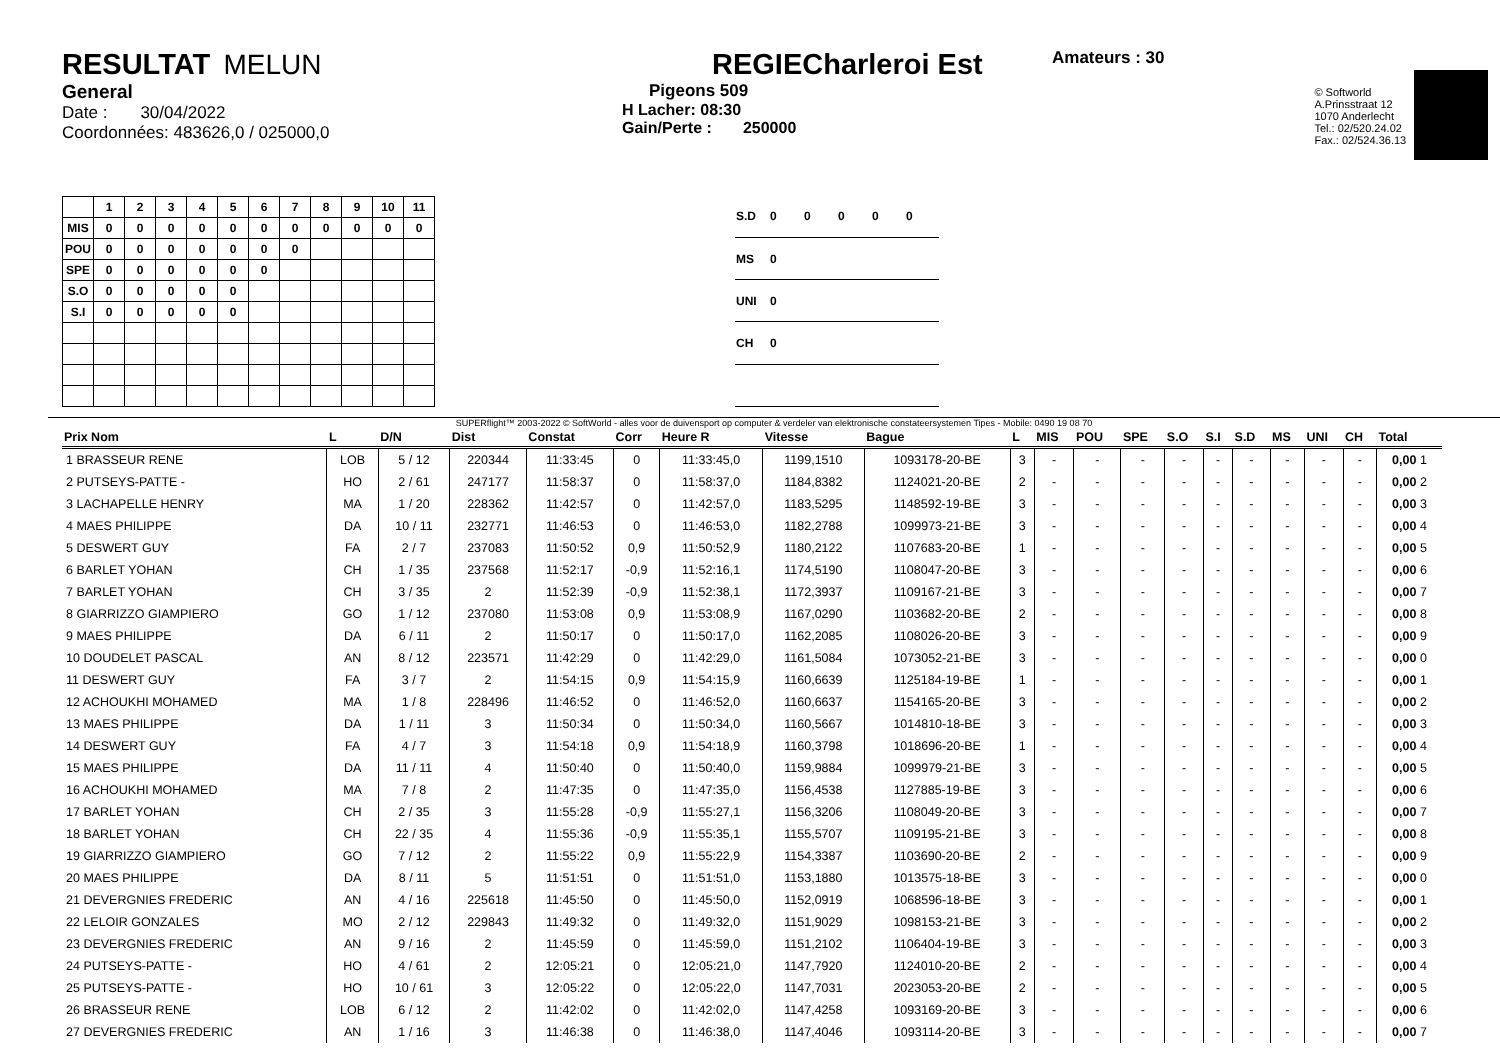RESULTAT MELUN
General
Date : 30/04/2022
Coordonnées: 483626,0 / 025000,0
REGIECharleroi Est
Pigeons 509
H Lacher: 08:30
Gain/Perte : 250000
Amateurs : 30
© Softworld
A.Prinsstraat 12
1070 Anderlecht
Tel.: 02/520.24.02
Fax.: 02/524.36.13
| | 1 | 2 | 3 | 4 | 5 | 6 | 7 | 8 | 9 | 10 | 11 |
| --- | --- | --- | --- | --- | --- | --- | --- | --- | --- | --- | --- |
| MIS | 0 | 0 | 0 | 0 | 0 | 0 | 0 | 0 | 0 | 0 | 0 |
| POU | 0 | 0 | 0 | 0 | 0 | 0 | 0 | | | | |
| SPE | 0 | 0 | 0 | 0 | 0 | 0 | | | | | |
| S.O | 0 | 0 | 0 | 0 | 0 | | | | | | |
| S.I | 0 | 0 | 0 | 0 | 0 | | | | | | |
| S.D | 0 | 0 | 0 | 0 | 0 |
| MS | 0 | | | | |
| UNI | 0 | | | | |
| CH | 0 | | | | |
SUPERflight™ 2003-2022 © SoftWorld - alles voor de duivensport op computer & verdeler van elektronische constateersystemen Tipes - Mobile: 0490 19 08 70
| Prix Nom | L | D/N | Dist | Constat | Corr | Heure R | Vitesse | Bague | L | MIS | POU | SPE | S.O | S.I | S.D | MS | UNI | CH | Total |
| --- | --- | --- | --- | --- | --- | --- | --- | --- | --- | --- | --- | --- | --- | --- | --- | --- | --- | --- | --- |
| 1 BRASSEUR RENE | LOB | 5 / 12 | 220344 | 11:33:45 | 0 | 11:33:45,0 | 1199,1510 | 1093178-20-BE | 3 | - | - | - | - | - | - | - | - | - | 0,00 1 |
| 2 PUTSEYS-PATTE - | HO | 2 / 61 | 247177 | 11:58:37 | 0 | 11:58:37,0 | 1184,8382 | 1124021-20-BE | 2 | - | - | - | - | - | - | - | - | - | 0,00 2 |
| 3 LACHAPELLE HENRY | MA | 1 / 20 | 228362 | 11:42:57 | 0 | 11:42:57,0 | 1183,5295 | 1148592-19-BE | 3 | - | - | - | - | - | - | - | - | - | 0,00 3 |
| 4 MAES PHILIPPE | DA | 10 / 11 | 232771 | 11:46:53 | 0 | 11:46:53,0 | 1182,2788 | 1099973-21-BE | 3 | - | - | - | - | - | - | - | - | - | 0,00 4 |
| 5 DESWERT GUY | FA | 2 / 7 | 237083 | 11:50:52 | 0,9 | 11:50:52,9 | 1180,2122 | 1107683-20-BE | 1 | - | - | - | - | - | - | - | - | - | 0,00 5 |
| 6 BARLET YOHAN | CH | 1 / 35 | 237568 | 11:52:17 | -0,9 | 11:52:16,1 | 1174,5190 | 1108047-20-BE | 3 | - | - | - | - | - | - | - | - | - | 0,00 6 |
| 7 BARLET YOHAN | CH | 3 / 35 | 2 | 11:52:39 | -0,9 | 11:52:38,1 | 1172,3937 | 1109167-21-BE | 3 | - | - | - | - | - | - | - | - | - | 0,00 7 |
| 8 GIARRIZZO GIAMPIERO | GO | 1 / 12 | 237080 | 11:53:08 | 0,9 | 11:53:08,9 | 1167,0290 | 1103682-20-BE | 2 | - | - | - | - | - | - | - | - | - | 0,00 8 |
| 9 MAES PHILIPPE | DA | 6 / 11 | 2 | 11:50:17 | 0 | 11:50:17,0 | 1162,2085 | 1108026-20-BE | 3 | - | - | - | - | - | - | - | - | - | 0,00 9 |
| 10 DOUDELET PASCAL | AN | 8 / 12 | 223571 | 11:42:29 | 0 | 11:42:29,0 | 1161,5084 | 1073052-21-BE | 3 | - | - | - | - | - | - | - | - | - | 0,00 0 |
| 11 DESWERT GUY | FA | 3 / 7 | 2 | 11:54:15 | 0,9 | 11:54:15,9 | 1160,6639 | 1125184-19-BE | 1 | - | - | - | - | - | - | - | - | - | 0,00 1 |
| 12 ACHOUKHI MOHAMED | MA | 1 / 8 | 228496 | 11:46:52 | 0 | 11:46:52,0 | 1160,6637 | 1154165-20-BE | 3 | - | - | - | - | - | - | - | - | - | 0,00 2 |
| 13 MAES PHILIPPE | DA | 1 / 11 | 3 | 11:50:34 | 0 | 11:50:34,0 | 1160,5667 | 1014810-18-BE | 3 | - | - | - | - | - | - | - | - | - | 0,00 3 |
| 14 DESWERT GUY | FA | 4 / 7 | 3 | 11:54:18 | 0,9 | 11:54:18,9 | 1160,3798 | 1018696-20-BE | 1 | - | - | - | - | - | - | - | - | - | 0,00 4 |
| 15 MAES PHILIPPE | DA | 11 / 11 | 4 | 11:50:40 | 0 | 11:50:40,0 | 1159,9884 | 1099979-21-BE | 3 | - | - | - | - | - | - | - | - | - | 0,00 5 |
| 16 ACHOUKHI MOHAMED | MA | 7 / 8 | 2 | 11:47:35 | 0 | 11:47:35,0 | 1156,4538 | 1127885-19-BE | 3 | - | - | - | - | - | - | - | - | - | 0,00 6 |
| 17 BARLET YOHAN | CH | 2 / 35 | 3 | 11:55:28 | -0,9 | 11:55:27,1 | 1156,3206 | 1108049-20-BE | 3 | - | - | - | - | - | - | - | - | - | 0,00 7 |
| 18 BARLET YOHAN | CH | 22 / 35 | 4 | 11:55:36 | -0,9 | 11:55:35,1 | 1155,5707 | 1109195-21-BE | 3 | - | - | - | - | - | - | - | - | - | 0,00 8 |
| 19 GIARRIZZO GIAMPIERO | GO | 7 / 12 | 2 | 11:55:22 | 0,9 | 11:55:22,9 | 1154,3387 | 1103690-20-BE | 2 | - | - | - | - | - | - | - | - | - | 0,00 9 |
| 20 MAES PHILIPPE | DA | 8 / 11 | 5 | 11:51:51 | 0 | 11:51:51,0 | 1153,1880 | 1013575-18-BE | 3 | - | - | - | - | - | - | - | - | - | 0,00 0 |
| 21 DEVERGNIES FREDERIC | AN | 4 / 16 | 225618 | 11:45:50 | 0 | 11:45:50,0 | 1152,0919 | 1068596-18-BE | 3 | - | - | - | - | - | - | - | - | - | 0,00 1 |
| 22 LELOIR GONZALES | MO | 2 / 12 | 229843 | 11:49:32 | 0 | 11:49:32,0 | 1151,9029 | 1098153-21-BE | 3 | - | - | - | - | - | - | - | - | - | 0,00 2 |
| 23 DEVERGNIES FREDERIC | AN | 9 / 16 | 2 | 11:45:59 | 0 | 11:45:59,0 | 1151,2102 | 1106404-19-BE | 3 | - | - | - | - | - | - | - | - | - | 0,00 3 |
| 24 PUTSEYS-PATTE - | HO | 4 / 61 | 2 | 12:05:21 | 0 | 12:05:21,0 | 1147,7920 | 1124010-20-BE | 2 | - | - | - | - | - | - | - | - | - | 0,00 4 |
| 25 PUTSEYS-PATTE - | HO | 10 / 61 | 3 | 12:05:22 | 0 | 12:05:22,0 | 1147,7031 | 2023053-20-BE | 2 | - | - | - | - | - | - | - | - | - | 0,00 5 |
| 26 BRASSEUR RENE | LOB | 6 / 12 | 2 | 11:42:02 | 0 | 11:42:02,0 | 1147,4258 | 1093169-20-BE | 3 | - | - | - | - | - | - | - | - | - | 0,00 6 |
| 27 DEVERGNIES FREDERIC | AN | 1 / 16 | 3 | 11:46:38 | 0 | 11:46:38,0 | 1147,4046 | 1093114-20-BE | 3 | - | - | - | - | - | - | - | - | - | 0,00 7 |